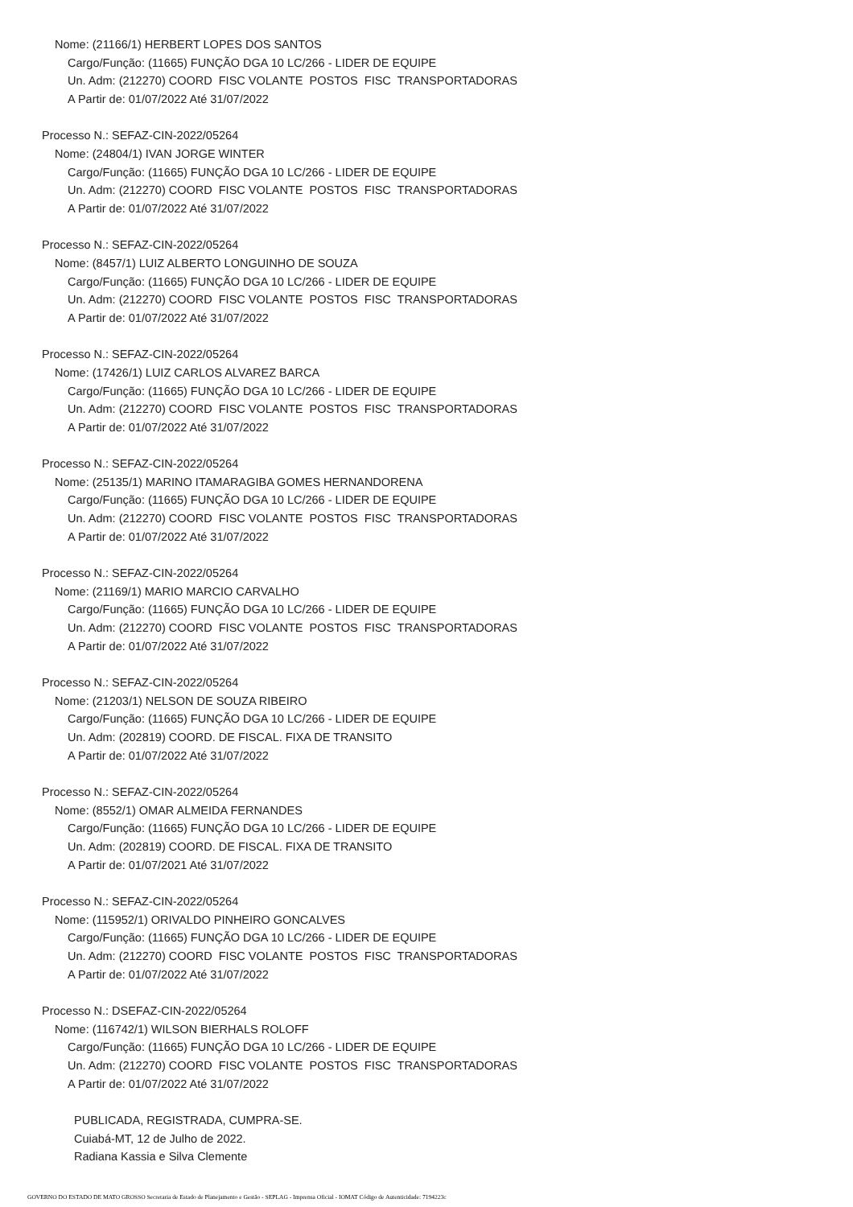Nome: (21166/1) HERBERT LOPES DOS SANTOS
Cargo/Função: (11665) FUNÇÃO DGA 10 LC/266 - LIDER DE EQUIPE
Un. Adm: (212270) COORD FISC VOLANTE POSTOS FISC TRANSPORTADORAS
A Partir de: 01/07/2022 Até 31/07/2022
Processo N.: SEFAZ-CIN-2022/05264
Nome: (24804/1) IVAN JORGE WINTER
Cargo/Função: (11665) FUNÇÃO DGA 10 LC/266 - LIDER DE EQUIPE
Un. Adm: (212270) COORD FISC VOLANTE POSTOS FISC TRANSPORTADORAS
A Partir de: 01/07/2022 Até 31/07/2022
Processo N.: SEFAZ-CIN-2022/05264
Nome: (8457/1) LUIZ ALBERTO LONGUINHO DE SOUZA
Cargo/Função: (11665) FUNÇÃO DGA 10 LC/266 - LIDER DE EQUIPE
Un. Adm: (212270) COORD FISC VOLANTE POSTOS FISC TRANSPORTADORAS
A Partir de: 01/07/2022 Até 31/07/2022
Processo N.: SEFAZ-CIN-2022/05264
Nome: (17426/1) LUIZ CARLOS ALVAREZ BARCA
Cargo/Função: (11665) FUNÇÃO DGA 10 LC/266 - LIDER DE EQUIPE
Un. Adm: (212270) COORD FISC VOLANTE POSTOS FISC TRANSPORTADORAS
A Partir de: 01/07/2022 Até 31/07/2022
Processo N.: SEFAZ-CIN-2022/05264
Nome: (25135/1) MARINO ITAMARAGIBA GOMES HERNANDORENA
Cargo/Função: (11665) FUNÇÃO DGA 10 LC/266 - LIDER DE EQUIPE
Un. Adm: (212270) COORD FISC VOLANTE POSTOS FISC TRANSPORTADORAS
A Partir de: 01/07/2022 Até 31/07/2022
Processo N.: SEFAZ-CIN-2022/05264
Nome: (21169/1) MARIO MARCIO CARVALHO
Cargo/Função: (11665) FUNÇÃO DGA 10 LC/266 - LIDER DE EQUIPE
Un. Adm: (212270) COORD FISC VOLANTE POSTOS FISC TRANSPORTADORAS
A Partir de: 01/07/2022 Até 31/07/2022
Processo N.: SEFAZ-CIN-2022/05264
Nome: (21203/1) NELSON DE SOUZA RIBEIRO
Cargo/Função: (11665) FUNÇÃO DGA 10 LC/266 - LIDER DE EQUIPE
Un. Adm: (202819) COORD. DE FISCAL. FIXA DE TRANSITO
A Partir de: 01/07/2022 Até 31/07/2022
Processo N.: SEFAZ-CIN-2022/05264
Nome: (8552/1) OMAR ALMEIDA FERNANDES
Cargo/Função: (11665) FUNÇÃO DGA 10 LC/266 - LIDER DE EQUIPE
Un. Adm: (202819) COORD. DE FISCAL. FIXA DE TRANSITO
A Partir de: 01/07/2021 Até 31/07/2022
Processo N.: SEFAZ-CIN-2022/05264
Nome: (115952/1) ORIVALDO PINHEIRO GONCALVES
Cargo/Função: (11665) FUNÇÃO DGA 10 LC/266 - LIDER DE EQUIPE
Un. Adm: (212270) COORD FISC VOLANTE POSTOS FISC TRANSPORTADORAS
A Partir de: 01/07/2022 Até 31/07/2022
Processo N.: DSEFAZ-CIN-2022/05264
Nome: (116742/1) WILSON BIERHALS ROLOFF
Cargo/Função: (11665) FUNÇÃO DGA 10 LC/266 - LIDER DE EQUIPE
Un. Adm: (212270) COORD FISC VOLANTE POSTOS FISC TRANSPORTADORAS
A Partir de: 01/07/2022 Até 31/07/2022
PUBLICADA, REGISTRADA, CUMPRA-SE.
Cuiabá-MT, 12 de Julho de 2022.
Radiana Kassia e Silva Clemente
GOVERNO DO ESTADO DE MATO GROSSO Secretaria de Estado de Planejamento e Gestão - SEPLAG - Imprensa Oficial - IOMAT Código de Autenticidade: 7194223c